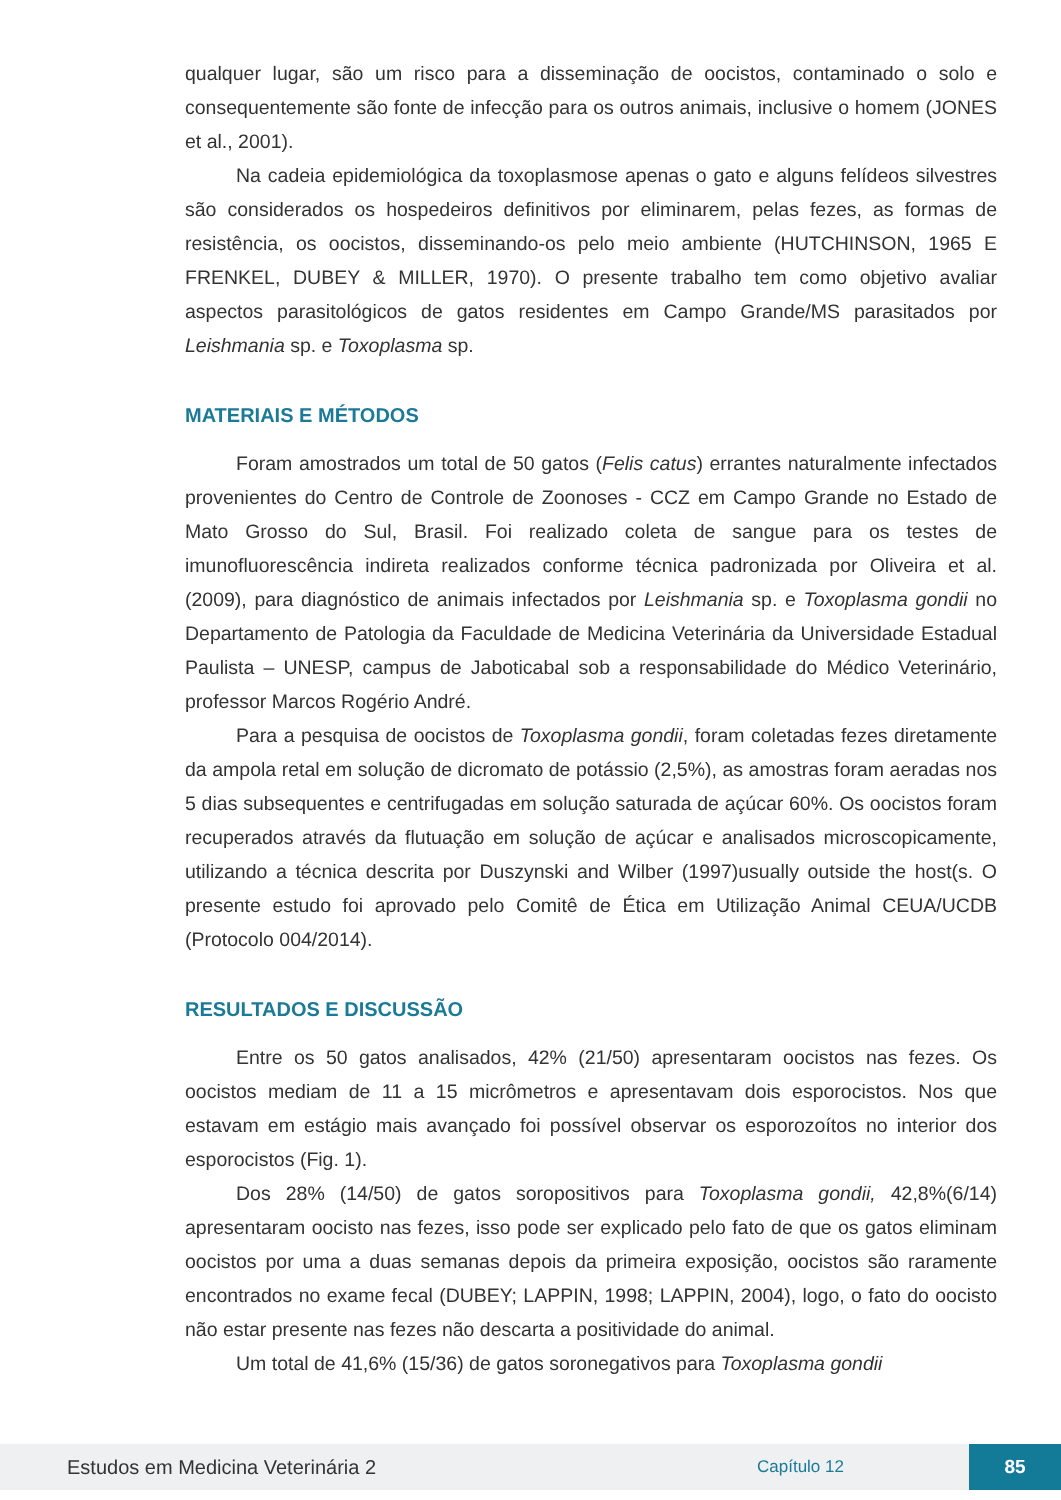qualquer lugar, são um risco para a disseminação de oocistos, contaminado o solo e consequentemente são fonte de infecção para os outros animais, inclusive o homem (JONES et al., 2001).
Na cadeia epidemiológica da toxoplasmose apenas o gato e alguns felídeos silvestres são considerados os hospedeiros definitivos por eliminarem, pelas fezes, as formas de resistência, os oocistos, disseminando-os pelo meio ambiente (HUTCHINSON, 1965 E FRENKEL, DUBEY & MILLER, 1970). O presente trabalho tem como objetivo avaliar aspectos parasitológicos de gatos residentes em Campo Grande/MS parasitados por Leishmania sp. e Toxoplasma sp.
MATERIAIS E MÉTODOS
Foram amostrados um total de 50 gatos (Felis catus) errantes naturalmente infectados provenientes do Centro de Controle de Zoonoses - CCZ em Campo Grande no Estado de Mato Grosso do Sul, Brasil. Foi realizado coleta de sangue para os testes de imunofluorescência indireta realizados conforme técnica padronizada por Oliveira et al. (2009), para diagnóstico de animais infectados por Leishmania sp. e Toxoplasma gondii no Departamento de Patologia da Faculdade de Medicina Veterinária da Universidade Estadual Paulista – UNESP, campus de Jaboticabal sob a responsabilidade do Médico Veterinário, professor Marcos Rogério André.
Para a pesquisa de oocistos de Toxoplasma gondii, foram coletadas fezes diretamente da ampola retal em solução de dicromato de potássio (2,5%), as amostras foram aeradas nos 5 dias subsequentes e centrifugadas em solução saturada de açúcar 60%. Os oocistos foram recuperados através da flutuação em solução de açúcar e analisados microscopicamente, utilizando a técnica descrita por Duszynski and Wilber (1997)usually outside the host(s. O presente estudo foi aprovado pelo Comitê de Ética em Utilização Animal CEUA/UCDB (Protocolo 004/2014).
RESULTADOS E DISCUSSÃO
Entre os 50 gatos analisados, 42% (21/50) apresentaram oocistos nas fezes. Os oocistos mediam de 11 a 15 micrômetros e apresentavam dois esporocistos. Nos que estavam em estágio mais avançado foi possível observar os esporozoítos no interior dos esporocistos (Fig. 1).
Dos 28% (14/50) de gatos soropositivos para Toxoplasma gondii, 42,8%(6/14) apresentaram oocisto nas fezes, isso pode ser explicado pelo fato de que os gatos eliminam oocistos por uma a duas semanas depois da primeira exposição, oocistos são raramente encontrados no exame fecal (DUBEY; LAPPIN, 1998; LAPPIN, 2004), logo, o fato do oocisto não estar presente nas fezes não descarta a positividade do animal.
Um total de 41,6% (15/36) de gatos soronegativos para Toxoplasma gondii
Estudos em Medicina Veterinária 2 Capítulo 12 85